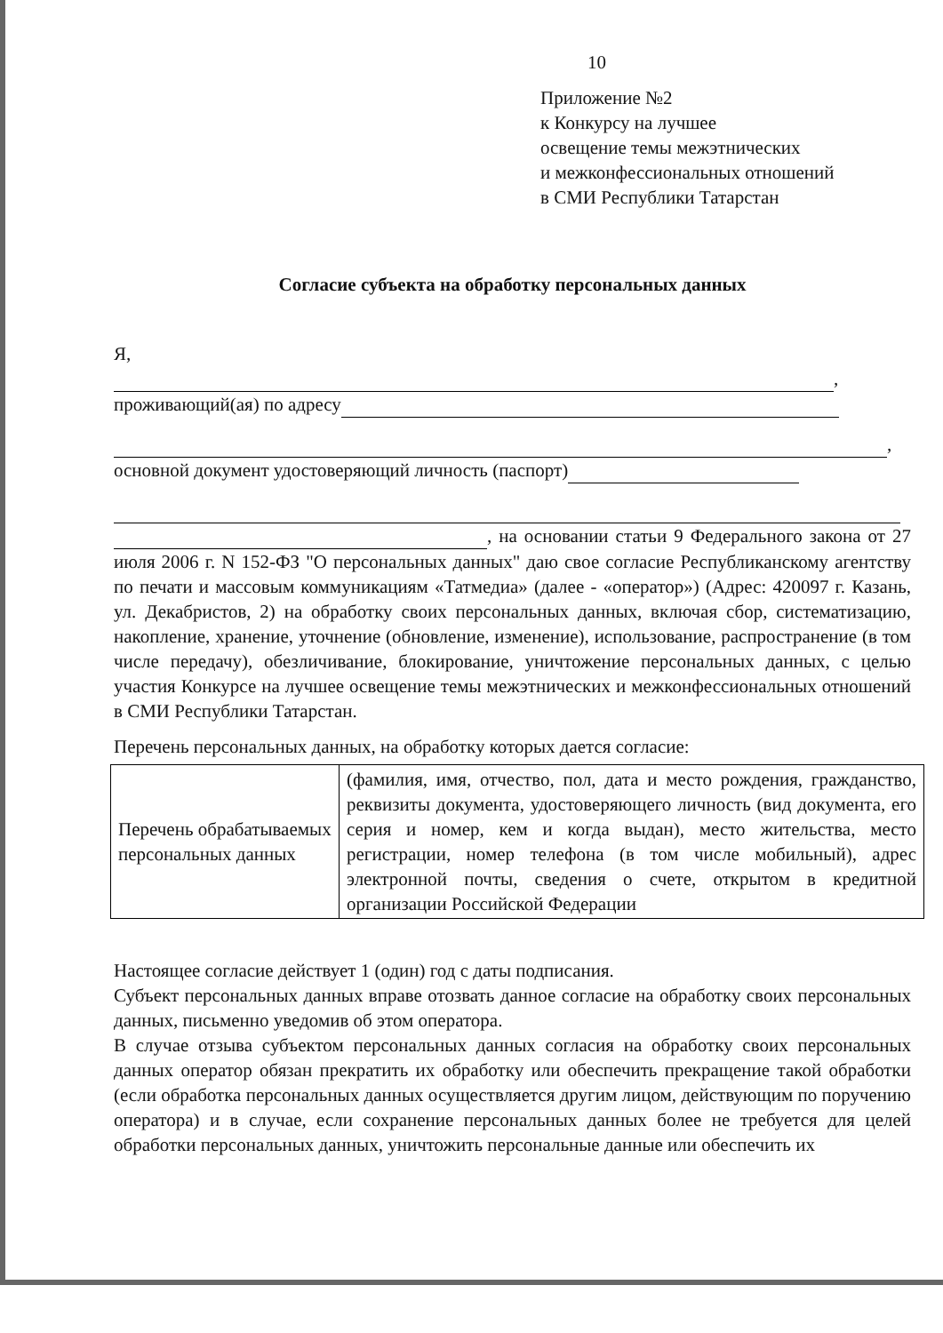10
Приложение №2
к Конкурсу на лучшее
освещение темы межэтнических
и межконфессиональных отношений
в СМИ Республики Татарстан
Согласие субъекта на обработку персональных данных
Я, ,
проживающий(ая) по адресу
,
основной документ удостоверяющий личность (паспорт)
, на основании статьи 9 Федерального закона от 27 июля 2006 г. N 152-ФЗ "О персональных данных" даю свое согласие Республиканскому агентству по печати и массовым коммуникациям «Татмедиа» (далее - «оператор») (Адрес: 420097 г. Казань, ул. Декабристов, 2) на обработку своих персональных данных, включая сбор, систематизацию, накопление, хранение, уточнение (обновление, изменение), использование, распространение (в том числе передачу), обезличивание, блокирование, уничтожение персональных данных, с целью участия Конкурсе на лучшее освещение темы межэтнических и межконфессиональных отношений в СМИ Республики Татарстан.
Перечень персональных данных, на обработку которых дается согласие:
| Перечень обрабатываемых персональных данных | (фамилия, имя, отчество, пол, дата и место рождения, гражданство, реквизиты документа, удостоверяющего личность (вид документа, его серия и номер, кем и когда выдан), место жительства, место регистрации, номер телефона (в том числе мобильный), адрес электронной почты, сведения о счете, открытом в кредитной организации Российской Федерации |
Настоящее согласие действует 1 (один) год с даты подписания.
Субъект персональных данных вправе отозвать данное согласие на обработку своих персональных данных, письменно уведомив об этом оператора.
В случае отзыва субъектом персональных данных согласия на обработку своих персональных данных оператор обязан прекратить их обработку или обеспечить прекращение такой обработки (если обработка персональных данных осуществляется другим лицом, действующим по поручению оператора) и в случае, если сохранение персональных данных более не требуется для целей обработки персональных данных, уничтожить персональные данные или обеспечить их